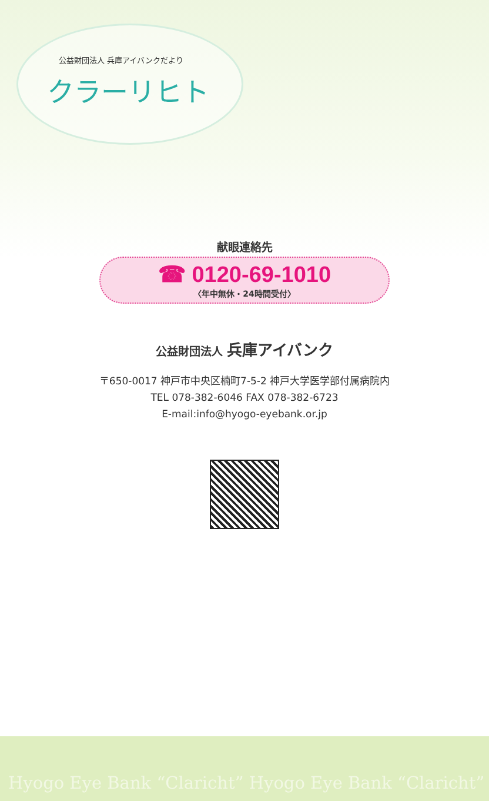公益財団法人 兵庫アイバンクだより
クラーリヒト
献眼連絡先
☎ 0120-69-1010
〈年中無休・24時間受付〉
公益財団法人 兵庫アイバンク
〒650-0017 神戸市中央区楠町7-5-2 神戸大学医学部付属病院内
TEL 078-382-6046 FAX 078-382-6723
E-mail:info@hyogo-eyebank.or.jp
Hyogo Eye Bank “Claricht” Hyogo Eye Bank “Claricht”